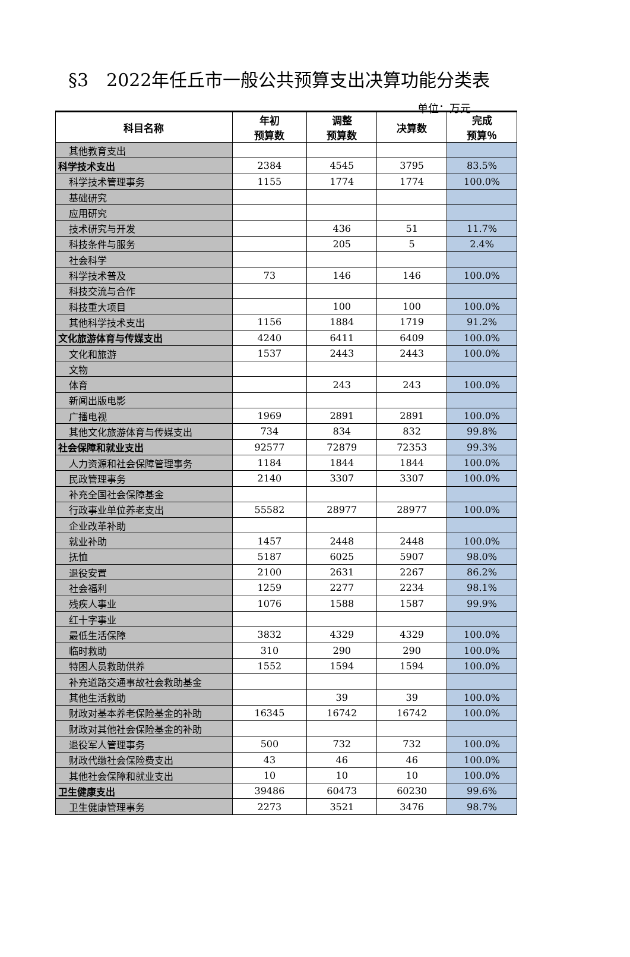§3　2022年任丘市一般公共预算支出决算功能分类表
单位：万元
| 科目名称 | 年初 预算数 | 调整 预算数 | 决算数 | 完成 预算％ |
| --- | --- | --- | --- | --- |
| 其他教育支出 | | | | |
| 科学技术支出 | 2384 | 4545 | 3795 | 83.5% |
| 科学技术管理事务 | 1155 | 1774 | 1774 | 100.0% |
| 基础研究 | | | | |
| 应用研究 | | | | |
| 技术研究与开发 | | 436 | 51 | 11.7% |
| 科技条件与服务 | | 205 | 5 | 2.4% |
| 社会科学 | | | | |
| 科学技术普及 | 73 | 146 | 146 | 100.0% |
| 科技交流与合作 | | | | |
| 科技重大项目 | | 100 | 100 | 100.0% |
| 其他科学技术支出 | 1156 | 1884 | 1719 | 91.2% |
| 文化旅游体育与传媒支出 | 4240 | 6411 | 6409 | 100.0% |
| 文化和旅游 | 1537 | 2443 | 2443 | 100.0% |
| 文物 | | | | |
| 体育 | | 243 | 243 | 100.0% |
| 新闻出版电影 | | | | |
| 广播电视 | 1969 | 2891 | 2891 | 100.0% |
| 其他文化旅游体育与传媒支出 | 734 | 834 | 832 | 99.8% |
| 社会保障和就业支出 | 92577 | 72879 | 72353 | 99.3% |
| 人力资源和社会保障管理事务 | 1184 | 1844 | 1844 | 100.0% |
| 民政管理事务 | 2140 | 3307 | 3307 | 100.0% |
| 补充全国社会保障基金 | | | | |
| 行政事业单位养老支出 | 55582 | 28977 | 28977 | 100.0% |
| 企业改革补助 | | | | |
| 就业补助 | 1457 | 2448 | 2448 | 100.0% |
| 抚恤 | 5187 | 6025 | 5907 | 98.0% |
| 退役安置 | 2100 | 2631 | 2267 | 86.2% |
| 社会福利 | 1259 | 2277 | 2234 | 98.1% |
| 残疾人事业 | 1076 | 1588 | 1587 | 99.9% |
| 红十字事业 | | | | |
| 最低生活保障 | 3832 | 4329 | 4329 | 100.0% |
| 临时救助 | 310 | 290 | 290 | 100.0% |
| 特困人员救助供养 | 1552 | 1594 | 1594 | 100.0% |
| 补充道路交通事故社会救助基金 | | | | |
| 其他生活救助 | | 39 | 39 | 100.0% |
| 财政对基本养老保险基金的补助 | 16345 | 16742 | 16742 | 100.0% |
| 财政对其他社会保险基金的补助 | | | | |
| 退役军人管理事务 | 500 | 732 | 732 | 100.0% |
| 财政代缴社会保险费支出 | 43 | 46 | 46 | 100.0% |
| 其他社会保障和就业支出 | 10 | 10 | 10 | 100.0% |
| 卫生健康支出 | 39486 | 60473 | 60230 | 99.6% |
| 卫生健康管理事务 | 2273 | 3521 | 3476 | 98.7% |